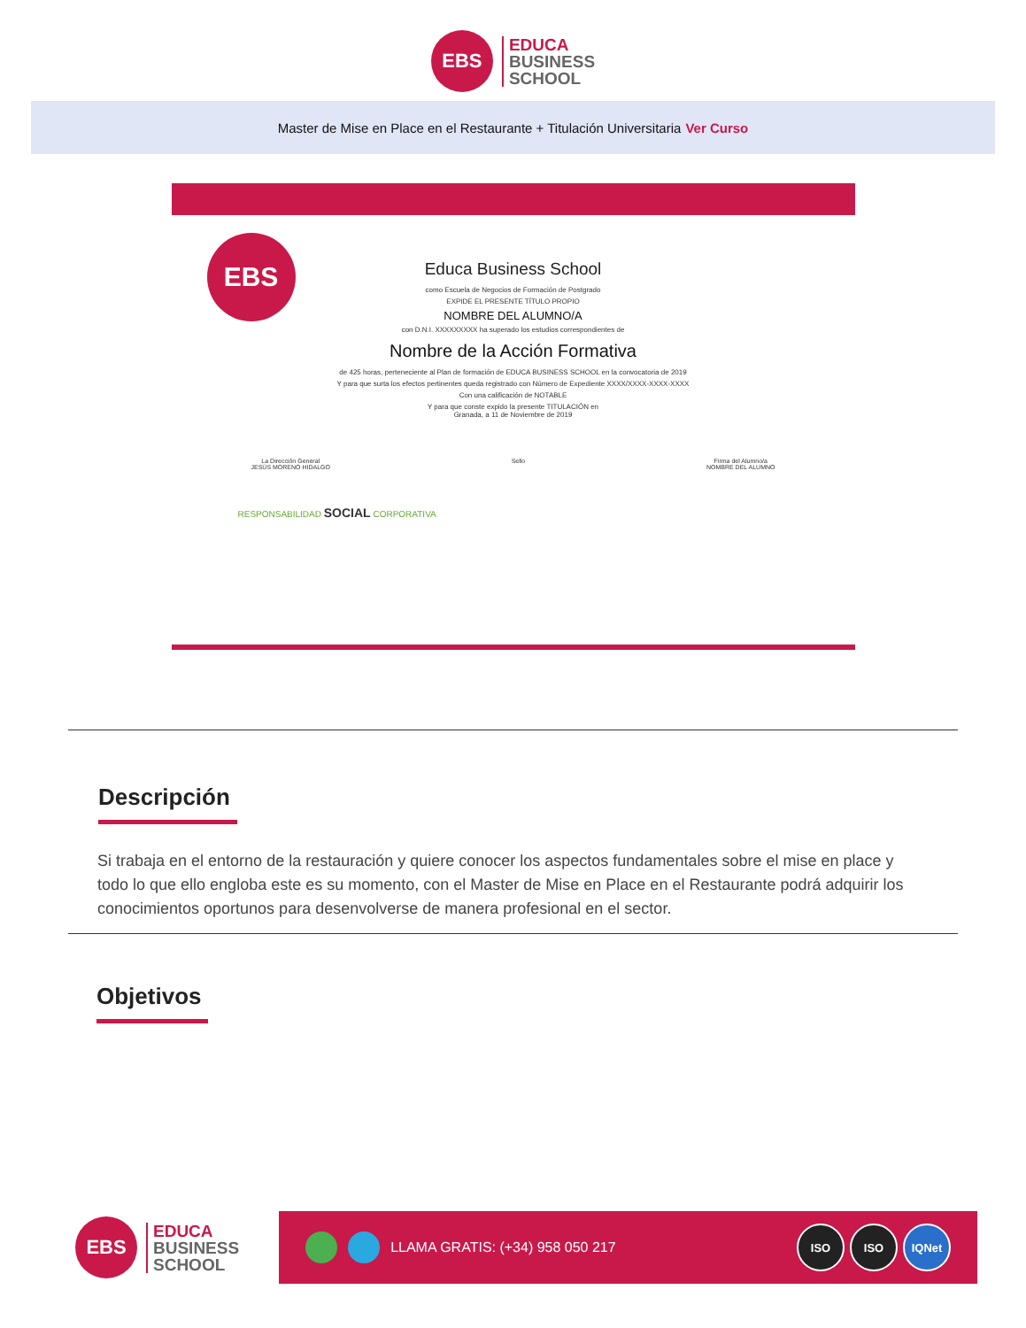EBS
EDUCA
BUSINESS
SCHOOL
Master de Mise en Place en el Restaurante + Titulación Universitaria Ver Curso
EBS
Educa Business School
como Escuela de Negocios de Formación de Postgrado
EXPIDE EL PRESENTE TÍTULO PROPIO
NOMBRE DEL ALUMNO/A
con D.N.I. XXXXXXXXX ha superado los estudios correspondientes de
Nombre de la Acción Formativa
de 425 horas, perteneciente al Plan de formación de EDUCA BUSINESS SCHOOL en la convocatoria de 2019
Y para que surta los efectos pertinentes queda registrado con Número de Expediente XXXX/XXXX-XXXX-XXXX
Con una calificación de NOTABLE
Y para que conste expido la presente TITULACIÓN en
Granada, a 11 de Noviembre de 2019
La Dirección General
JESÚS MORENO HIDALGO
Sello Firma del Alumno/a
NOMBRE DEL ALUMNO
RESPONSABILIDAD SOCIAL CORPORATIVA
Descripción
Si trabaja en el entorno de la restauración y quiere conocer los aspectos fundamentales sobre el mise en place y todo lo que ello engloba este es su momento, con el Master de Mise en Place en el Restaurante podrá adquirir los conocimientos oportunos para desenvolverse de manera profesional en el sector.
Objetivos
EBS
EDUCA
BUSINESS
SCHOOL
LLAMA GRATIS: (+34) 958 050 217
ISO ISO IQNet